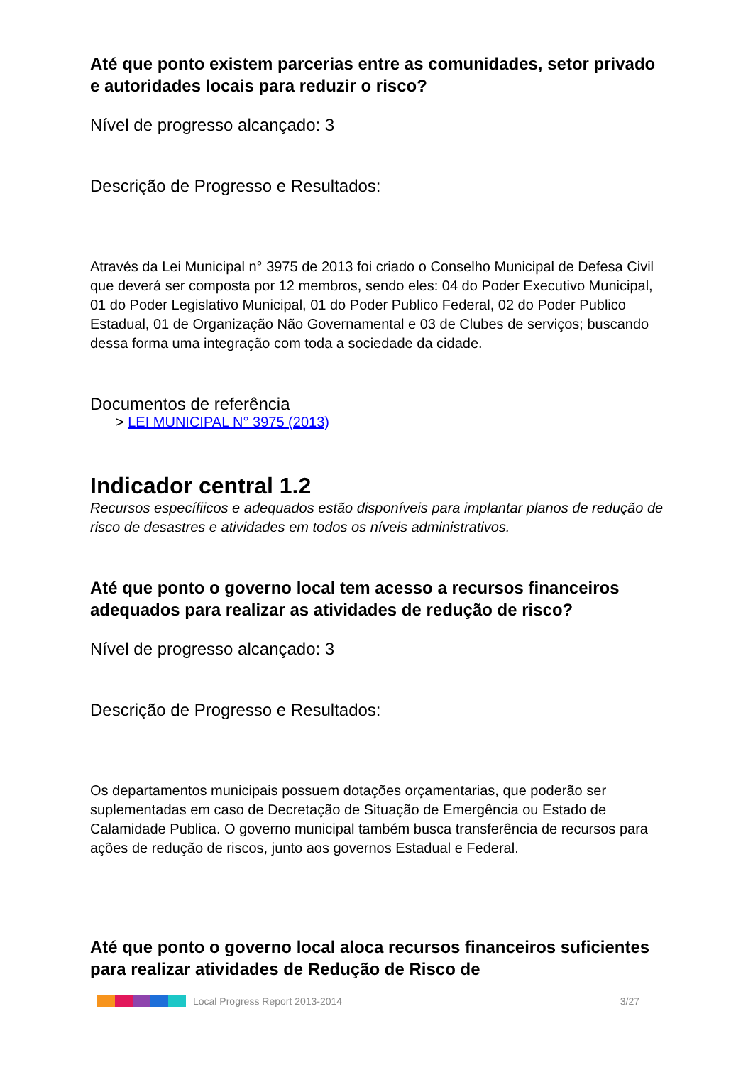Até que ponto existem parcerias entre as comunidades, setor privado e autoridades locais para reduzir o risco?
Nível de progresso alcançado: 3
Descrição de Progresso e Resultados:
Através da Lei Municipal n° 3975 de 2013 foi criado o Conselho Municipal de Defesa Civil que deverá ser composta por 12 membros, sendo eles: 04 do Poder Executivo Municipal, 01 do Poder Legislativo Municipal, 01 do Poder Publico Federal, 02 do Poder Publico Estadual, 01 de Organização Não Governamental e 03 de Clubes de serviços; buscando dessa forma uma integração com toda a sociedade da cidade.
Documentos de referência
> LEI MUNICIPAL N° 3975 (2013)
Indicador central 1.2
Recursos específiicos e adequados estão disponíveis para implantar planos de redução de risco de desastres e atividades em todos os níveis administrativos.
Até que ponto o governo local tem acesso a recursos financeiros adequados para realizar as atividades de redução de risco?
Nível de progresso alcançado: 3
Descrição de Progresso e Resultados:
Os departamentos municipais possuem dotações orçamentarias, que poderão ser suplementadas em caso de Decretação de Situação de Emergência ou Estado de Calamidade Publica. O governo municipal também busca transferência de recursos para ações de redução de riscos, junto aos governos Estadual e Federal.
Até que ponto o governo local aloca recursos financeiros suficientes para realizar atividades de Redução de Risco de
Local Progress Report 2013-2014 3/27